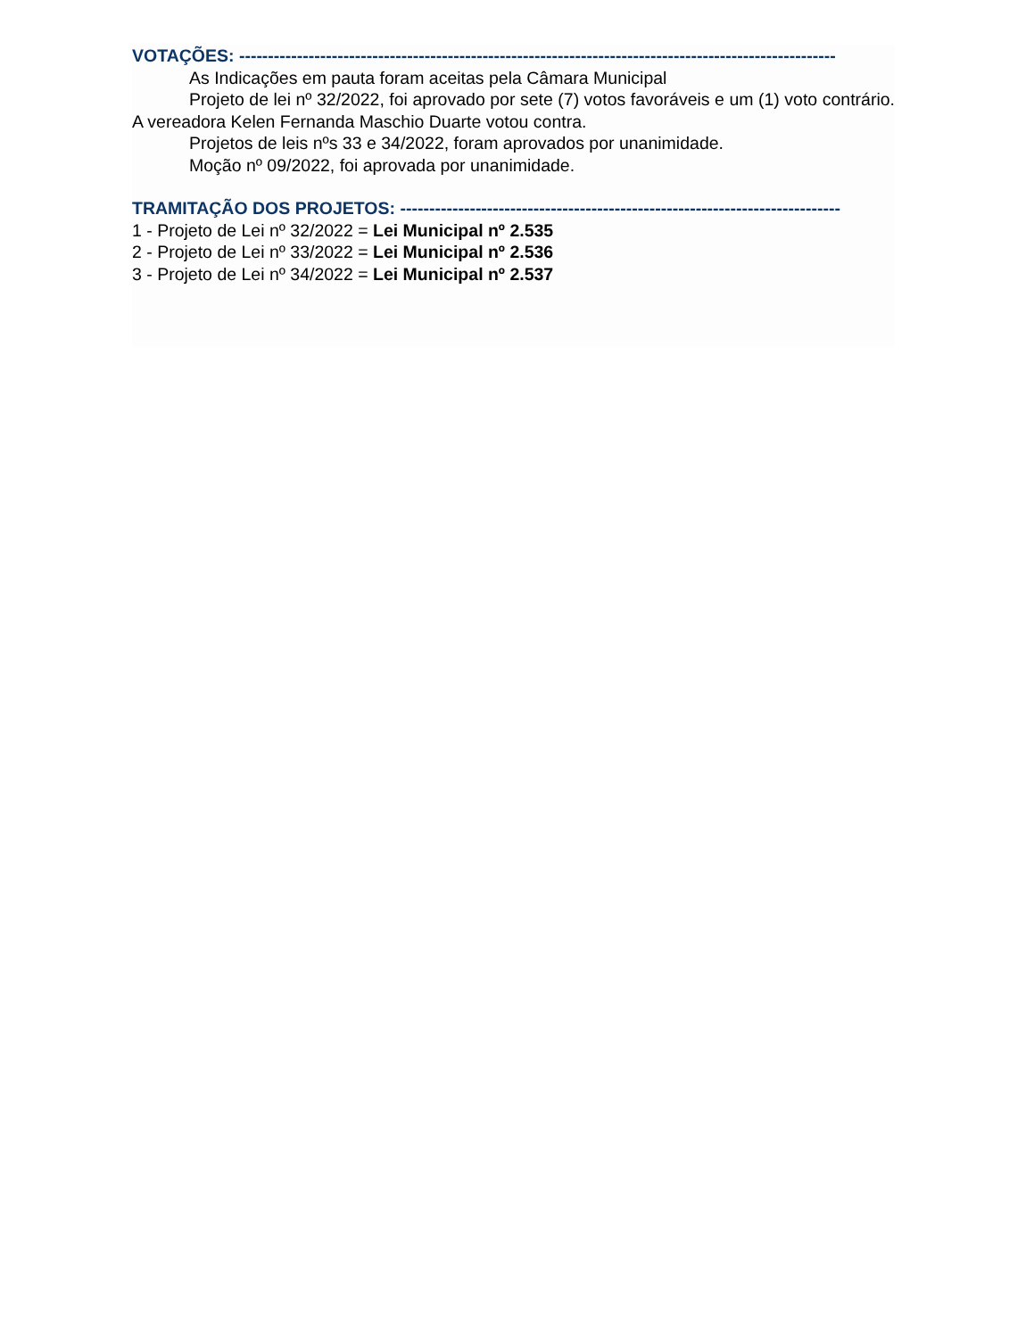VOTAÇÕES: -------------------------------------------------------------------------------------------------------
As Indicações em pauta foram aceitas pela Câmara Municipal
Projeto de lei nº 32/2022, foi aprovado por sete (7) votos favoráveis e um (1) voto contrário. A vereadora Kelen Fernanda Maschio Duarte votou contra.
Projetos de leis nºs 33 e 34/2022, foram aprovados por unanimidade.
Moção nº 09/2022, foi aprovada por unanimidade.
TRAMITAÇÃO DOS PROJETOS: ----------------------------------------------------------------------------
1 - Projeto de Lei nº 32/2022 = Lei Municipal nº 2.535
2 - Projeto de Lei nº 33/2022 = Lei Municipal nº 2.536
3 - Projeto de Lei nº 34/2022 = Lei Municipal nº 2.537